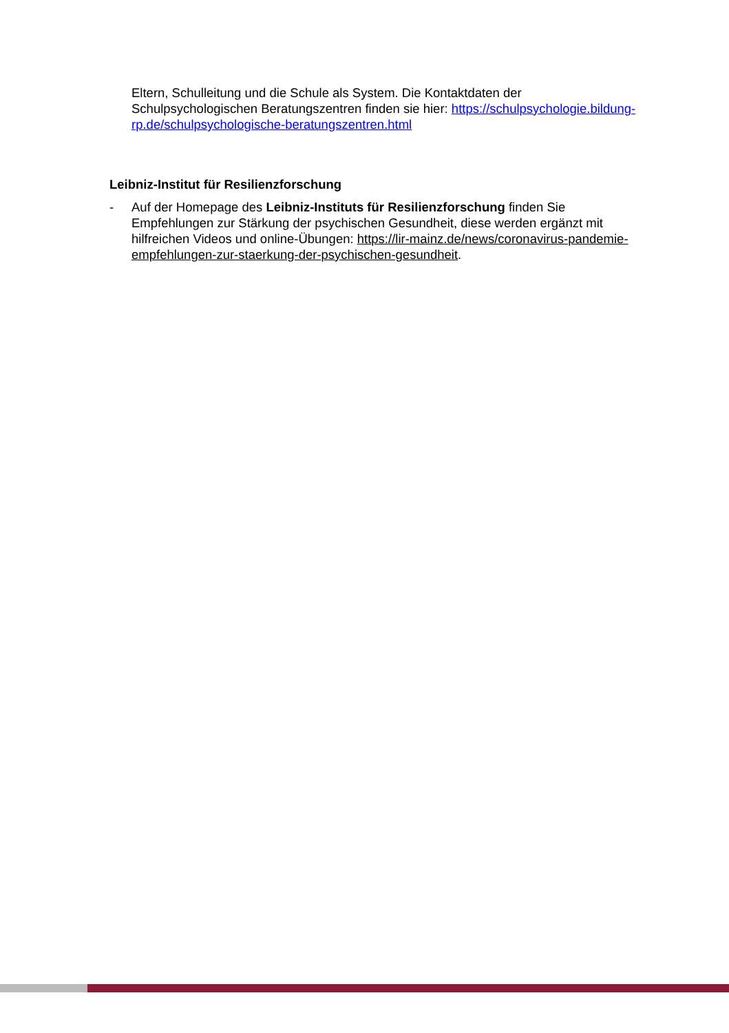Eltern, Schulleitung und die Schule als System. Die Kontaktdaten der Schulpsychologischen Beratungszentren finden sie hier: https://schulpsychologie.bildung-rp.de/schulpsychologische-beratungszentren.html
Leibniz-Institut für Resilienzforschung
- Auf der Homepage des Leibniz-Instituts für Resilienzforschung finden Sie Empfehlungen zur Stärkung der psychischen Gesundheit, diese werden ergänzt mit hilfreichen Videos und online-Übungen: https://lir-mainz.de/news/coronavirus-pandemie-empfehlungen-zur-staerkung-der-psychischen-gesundheit.